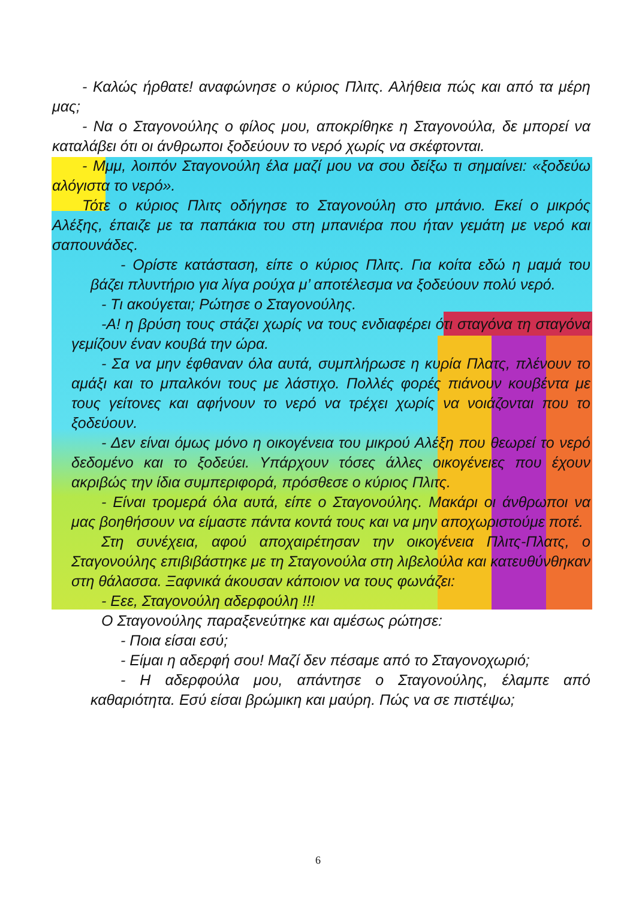- Καλώς ήρθατε! αναφώνησε ο κύριος Πλιτς. Αλήθεια πώς και από τα μέρη μας;
- Να ο Σταγονούλης ο φίλος μου, αποκρίθηκε η Σταγονούλα, δε μπορεί να καταλάβει ότι οι άνθρωποι ξοδεύουν το νερό χωρίς να σκέφτονται.
- Μμμ, λοιπόν Σταγονούλη έλα μαζί μου να σου δείξω τι σημαίνει: «ξοδεύω αλόγιστα το νερό».
Τότε ο κύριος Πλιτς οδήγησε το Σταγονούλη στο μπάνιο. Εκεί ο μικρός Αλέξης, έπαιζε με τα παπάκια του στη μπανιέρα που ήταν γεμάτη με νερό και σαπουνάδες.
- Ορίστε κατάσταση, είπε ο κύριος Πλιτς. Για κοίτα εδώ η μαμά του βάζει πλυντήριο για λίγα ρούχα μ’ αποτέλεσμα να ξοδεύουν πολύ νερό.
- Τι ακούγεται; Ρώτησε ο Σταγονούλης.
-Α! η βρύση τους στάζει χωρίς να τους ενδιαφέρει ότι σταγόνα τη σταγόνα γεμίζουν έναν κουβά την ώρα.
- Σα να μην έφθαναν όλα αυτά, συμπλήρωσε η κυρία Πλατς, πλένουν το αμάξι και το μπαλκόνι τους με λάστιχο. Πολλές φορές πιάνουν κουβέντα με τους γείτονες και αφήνουν το νερό να τρέχει χωρίς να νοιάζονται που το ξοδεύουν.
- Δεν είναι όμως μόνο η οικογένεια του μικρού Αλέξη που θεωρεί το νερό δεδομένο και το ξοδεύει. Υπάρχουν τόσες άλλες οικογένειες που έχουν ακριβώς την ίδια συμπεριφορά, πρόσθεσε ο κύριος Πλιτς.
- Είναι τρομερά όλα αυτά, είπε ο Σταγονούλης. Μακάρι οι άνθρωποι να μας βοηθήσουν να είμαστε πάντα κοντά τους και να μην αποχωριστούμε ποτέ.
Στη συνέχεια, αφού αποχαιρέτησαν την οικογένεια Πλιτς-Πλατς, ο Σταγονούλης επιβιβάστηκε με τη Σταγονούλα στη λιβελούλα και κατευθύνθηκαν στη θάλασσα. Ξαφνικά άκουσαν κάποιον να τους φωνάζει:
- Εεε, Σταγονούλη αδερφούλη !!!
Ο Σταγονούλης παραξενεύτηκε και αμέσως ρώτησε:
- Ποια είσαι εσύ;
- Είμαι η αδερφή σου! Μαζί δεν πέσαμε από το Σταγονοχωριό;
- Η αδερφούλα μου, απάντησε ο Σταγονούλης, έλαμπε από καθαριότητα. Εσύ είσαι βρώμικη και μαύρη. Πώς να σε πιστέψω;
6